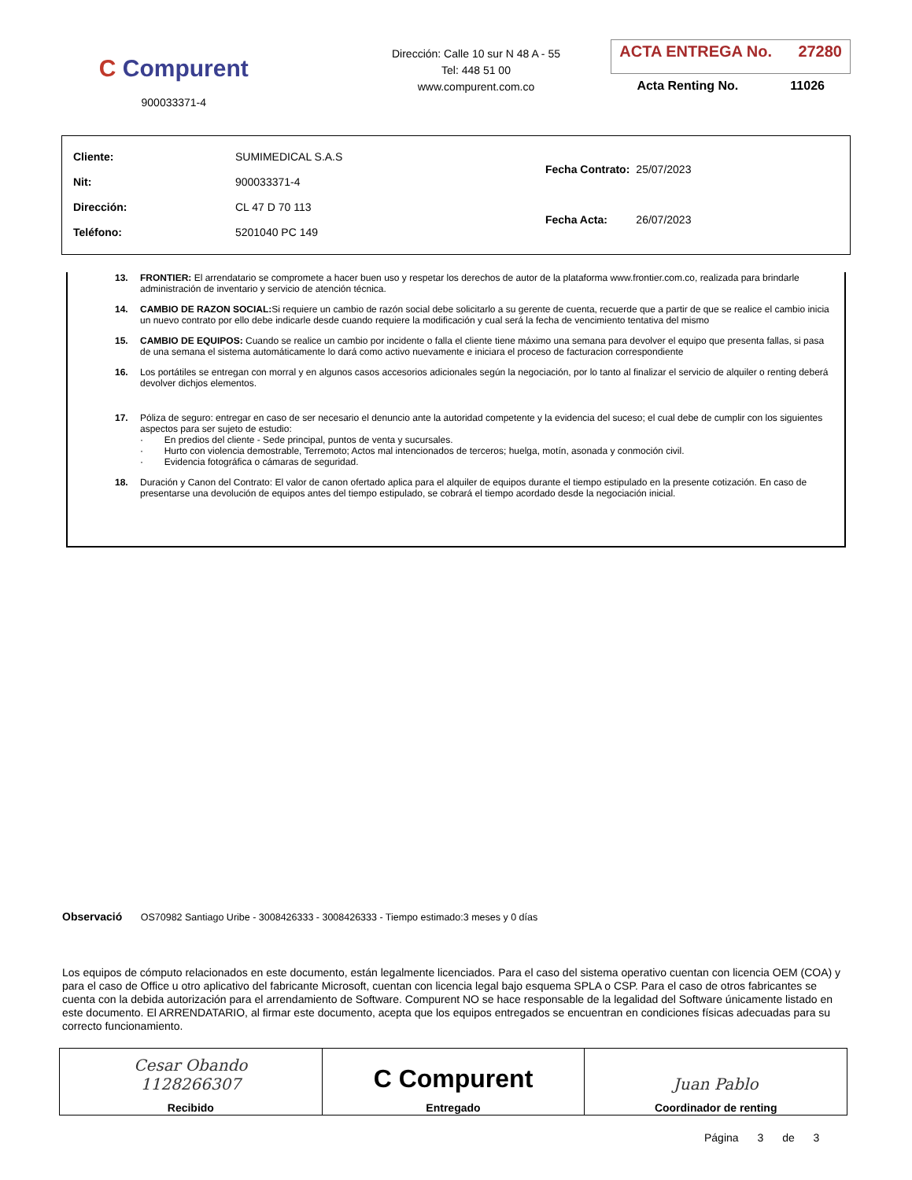C Compurent
900033371-4
Dirección: Calle 10 sur N 48 A - 55
Tel: 448 51 00
www.compurent.com.co
ACTA ENTREGA No. 27280
Acta Renting No. 11026
| Cliente: | SUMIMEDICAL S.A.S |
| Nit: | 900033371-4 |
| Dirección: | CL 47 D 70 113 |
| Teléfono: | 5201040 PC 149 |
| Fecha Contrato: | 25/07/2023 |
| Fecha Acta: | 26/07/2023 |
13. FRONTIER: El arrendatario se compromete a hacer buen uso y respetar los derechos de autor de la plataforma www.frontier.com.co, realizada para brindarle administración de inventario y servicio de atención técnica.
14. CAMBIO DE RAZON SOCIAL: Si requiere un cambio de razón social debe solicitarlo a su gerente de cuenta, recuerde que a partir de que se realice el cambio inicia un nuevo contrato por ello debe indicarle desde cuando requiere la modificación y cual será la fecha de vencimiento tentativa del mismo
15. CAMBIO DE EQUIPOS: Cuando se realice un cambio por incidente o falla el cliente tiene máximo una semana para devolver el equipo que presenta fallas, si pasa de una semana el sistema automáticamente lo dará como activo nuevamente e iniciara el proceso de facturacion correspondiente
16. Los portátiles se entregan con morral y en algunos casos accesorios adicionales según la negociación, por lo tanto al finalizar el servicio de alquiler o renting deberá devolver dichjos elementos.
17. Póliza de seguro: entregar en caso de ser necesario el denuncio ante la autoridad competente y la evidencia del suceso; el cual debe de cumplir con los siguientes aspectos para ser sujeto de estudio:
· En predios del cliente - Sede principal, puntos de venta y sucursales.
· Hurto con violencia demostrable, Terremoto; Actos mal intencionados de terceros; huelga, motín, asonada y conmoción civil.
· Evidencia fotográfica o cámaras de seguridad.
18. Duración y Canon del Contrato: El valor de canon ofertado aplica para el alquiler de equipos durante el tiempo estipulado en la presente cotización. En caso de presentarse una devolución de equipos antes del tiempo estipulado, se cobrará el tiempo acordado desde la negociación inicial.
Observació OS70982 Santiago Uribe - 3008426333 - 3008426333 - Tiempo estimado:3 meses y 0 días
Los equipos de cómputo relacionados en este documento, están legalmente licenciados. Para el caso del sistema operativo cuentan con licencia OEM (COA) y para el caso de Office u otro aplicativo del fabricante Microsoft, cuentan con licencia legal bajo esquema SPLA o CSP. Para el caso de otros fabricantes se cuenta con la debida autorización para el arrendamiento de Software. Compurent NO se hace responsable de la legalidad del Software únicamente listado en este documento. El ARRENDATARIO, al firmar este documento, acepta que los equipos entregados se encuentran en condiciones físicas adecuadas para su correcto funcionamiento.
| Cesar Obando 1128266307 Recibido | C Compurent Entregado | Juan Pablo Coordinador de renting |
Página 3 de 3